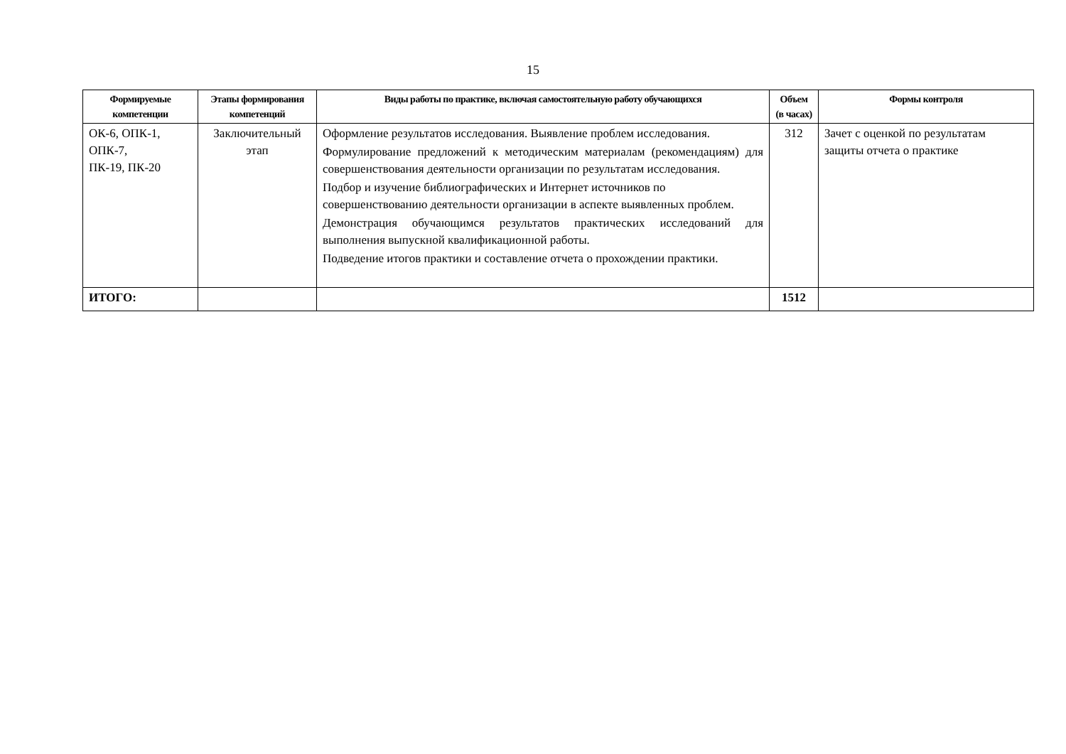15
| Формируемые компетенции | Этапы формирования компетенций | Виды работы по практике, включая самостоятельную работу обучающихся | Объем (в часах) | Формы контроля |
| --- | --- | --- | --- | --- |
| ОК-6, ОПК-1, ОПК-7, ПК-19, ПК-20 | Заключительный этап | Оформление результатов исследования. Выявление проблем исследования. Формулирование предложений к методическим материалам (рекомендациям) для совершенствования деятельности организации по результатам исследования. Подбор и изучение библиографических и Интернет источников по совершенствованию деятельности организации в аспекте выявленных проблем. Демонстрация обучающимся результатов практических исследований для выполнения выпускной квалификационной работы. Подведение итогов практики и составление отчета о прохождении практики. | 312 | Зачет с оценкой по результатам защиты отчета о практике |
| ИТОГО: | | | 1512 | |